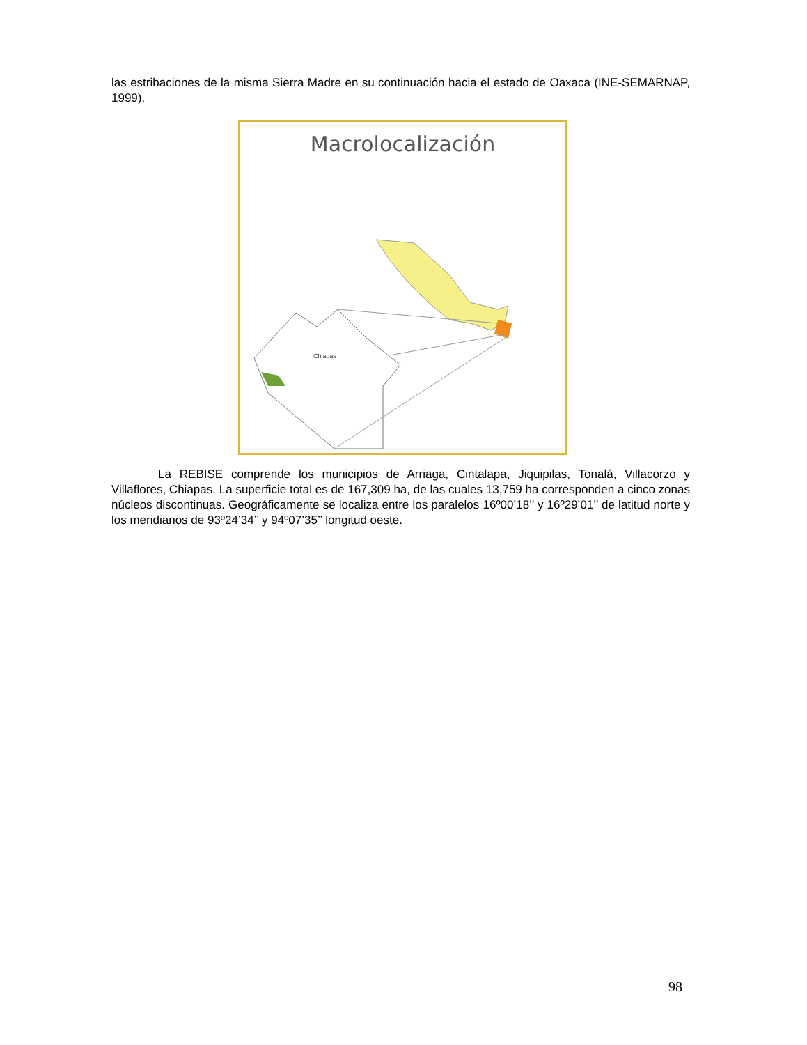las estribaciones de la misma Sierra Madre en su continuación hacia el estado de Oaxaca (INE-SEMARNAP, 1999).
Macrolocalización
Chiapas
La REBISE comprende los municipios de Arriaga, Cintalapa, Jiquipilas, Tonalá, Villacorzo y Villaflores, Chiapas. La superficie total es de 167,309 ha, de las cuales 13,759 ha corresponden a cinco zonas núcleos discontinuas. Geográficamente se localiza entre los paralelos 16º00’18’’ y 16º29’01’’ de latitud norte y los meridianos de 93º24’34’’ y 94º07’35’’ longitud oeste.
98